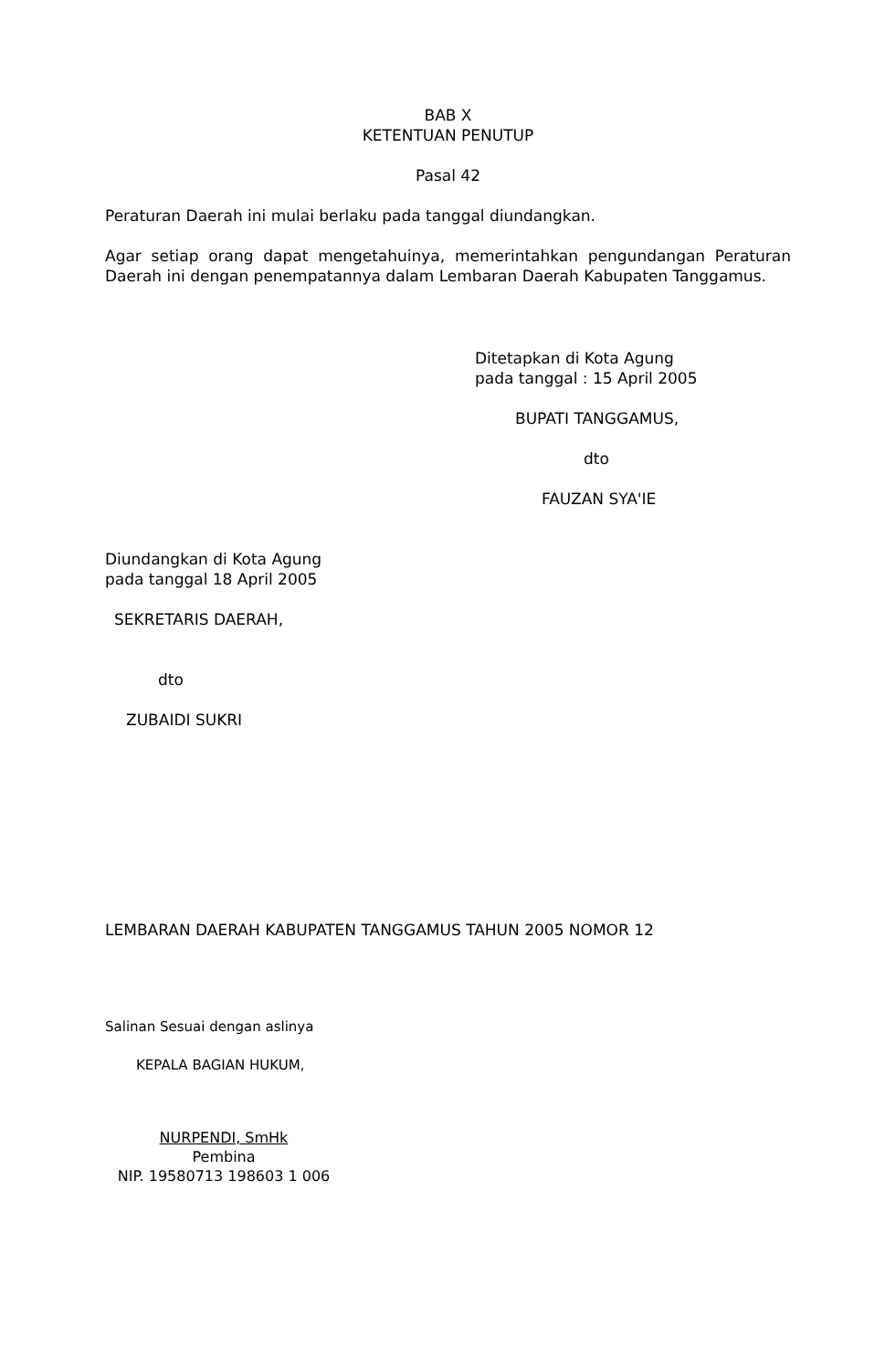BAB X
KETENTUAN PENUTUP
Pasal 42
Peraturan Daerah ini mulai berlaku pada tanggal diundangkan.
Agar setiap orang dapat mengetahuinya, memerintahkan pengundangan Peraturan Daerah ini dengan penempatannya dalam Lembaran Daerah Kabupaten Tanggamus.
Ditetapkan di Kota Agung
pada tanggal : 15 April 2005
BUPATI TANGGAMUS,
dto
FAUZAN SYA'IE
Diundangkan di Kota Agung
pada tanggal 18 April 2005
SEKRETARIS DAERAH,
dto
ZUBAIDI SUKRI
LEMBARAN DAERAH KABUPATEN TANGGAMUS TAHUN 2005 NOMOR 12
Salinan Sesuai dengan aslinya
KEPALA BAGIAN HUKUM,
NURPENDI, SmHk
Pembina
NIP. 19580713 198603 1 006